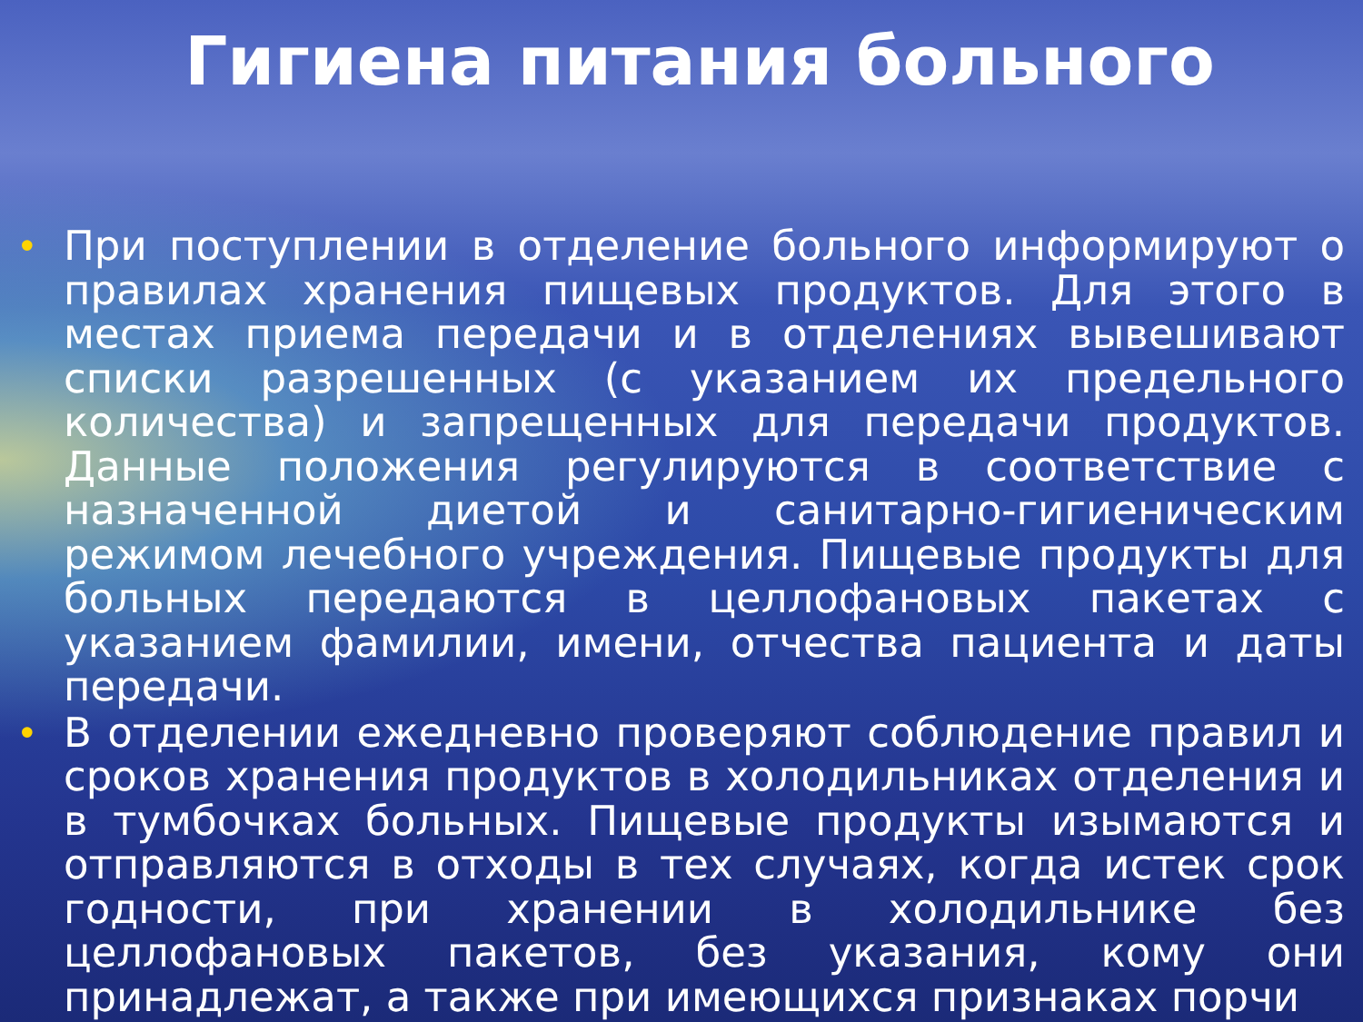Гигиена питания больного
• При поступлении в отделение больного информируют о правилах хранения пищевых продуктов. Для этого в местах приема передачи и в отделениях вывешивают списки разрешенных (с указанием их предельного количества) и запрещенных для передачи продуктов. Данные положения регулируются в соответствие с назначенной диетой и санитарно-гигиеническим режимом лечебного учреждения. Пищевые продукты для больных передаются в целлофановых пакетах с указанием фамилии, имени, отчества пациента и даты передачи.
• В отделении ежедневно проверяют соблюдение правил и сроков хранения продуктов в холодильниках отделения и в тумбочках больных. Пищевые продукты изымаются и отправляются в отходы в тех случаях, когда истек срок годности, при хранении в холодильнике без целлофановых пакетов, без указания, кому они принадлежат, а также при имеющихся признаках порчи